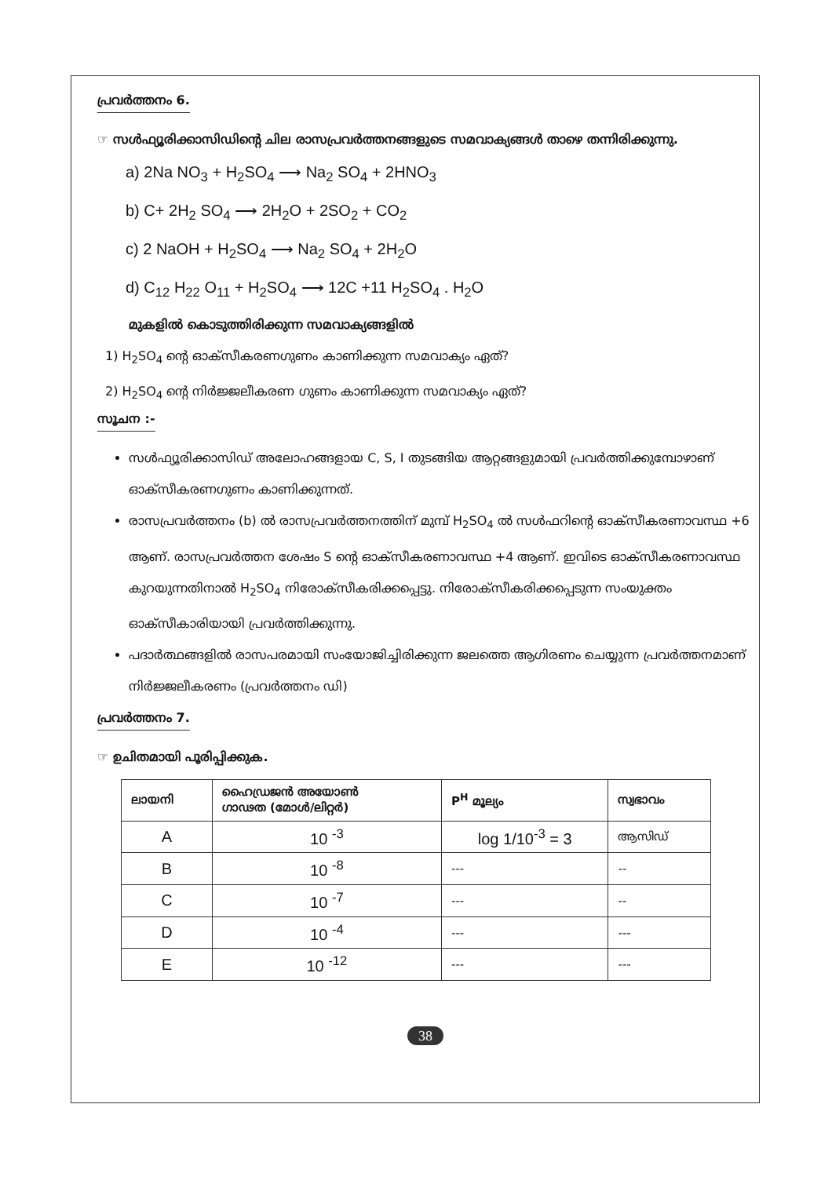പ്രവർത്തനം 6.
☞ സൾഫ്യൂരിക്കാസിഡിന്റെ ചില രാസപ്രവർത്തനങ്ങളുടെ സമവാക്യങ്ങൾ താഴെ തന്നിരിക്കുന്നു.
a) 2Na NO<sub>3</sub> + H<sub>2</sub>SO<sub>4</sub> ⟶ Na<sub>2</sub> SO<sub>4</sub> + 2HNO<sub>3</sub>
b) C+ 2H<sub>2</sub> SO<sub>4</sub> ⟶ 2H<sub>2</sub>O + 2SO<sub>2</sub> + CO<sub>2</sub>
c) 2 NaOH + H<sub>2</sub>SO<sub>4</sub> ⟶ Na<sub>2</sub> SO<sub>4</sub> + 2H<sub>2</sub>O
d) C<sub>12</sub> H<sub>22</sub> O<sub>11</sub> + H<sub>2</sub>SO<sub>4</sub> ⟶ 12C +11 H<sub>2</sub>SO<sub>4</sub> . H<sub>2</sub>O
മുകളിൽ കൊടുത്തിരിക്കുന്ന സമവാക്യങ്ങളിൽ
1) H<sub>2</sub>SO<sub>4</sub> ന്റെ ഓക്സീകരണഗുണം കാണിക്കുന്ന സമവാക്യം ഏത്?
2) H<sub>2</sub>SO<sub>4</sub> ന്റെ നിർജ്ജലീകരണ ഗുണം കാണിക്കുന്ന സമവാക്യം ഏത്?
സൂചന :-
സൾഫ്യൂരിക്കാസിഡ് അലോഹങ്ങളായ C, S, I തുടങ്ങിയ ആറ്റങ്ങളുമായി പ്രവർത്തിക്കുമ്പോഴാണ് ഓക്സീകരണഗുണം കാണിക്കുന്നത്.
രാസപ്രവർത്തനം (b) ൽ രാസപ്രവർത്തനത്തിന് മുമ്പ് H<sub>2</sub>SO<sub>4</sub> ൽ സൾഫറിന്റെ ഓക്സീകരണാവസ്ഥ +6 ആണ്. രാസപ്രവർത്തന ശേഷം S ന്റെ ഓക്സീകരണാവസ്ഥ +4 ആണ്. ഇവിടെ ഓക്സീകരണാവസ്ഥ കുറയുന്നതിനാൽ H<sub>2</sub>SO<sub>4</sub> നിരോക്സീകരിക്കപ്പെട്ടു. നിരോക്സീകരിക്കപ്പെടുന്ന സംയുക്തം ഓക്സീകാരിയായി പ്രവർത്തിക്കുന്നു.
പദാർത്ഥങ്ങളിൽ രാസപരമായി സംയോജിച്ചിരിക്കുന്ന ജലത്തെ ആഗിരണം ചെയ്യുന്ന പ്രവർത്തനമാണ് നിർജ്ജലീകരണം (പ്രവർത്തനം ഡി)
പ്രവർത്തനം 7.
☞ ഉചിതമായി പൂരിപ്പിക്കുക.
| ലായനി | ഹൈഡ്രജൻ അയോൺ ഗാഢത (മോൾ/ലിറ്റർ) | P<sup>H</sup> മൂല്യം | സ്വഭാവം |
| --- | --- | --- | --- |
| A | 10 <sup>-3</sup> | log 1/10<sup>-3</sup> = 3 | ആസിഡ് |
| B | 10 <sup>-8</sup> | --- | -- |
| C | 10 <sup>-7</sup> | --- | -- |
| D | 10 <sup>-4</sup> | --- | --- |
| E | 10 <sup>-12</sup> | --- | --- |
38